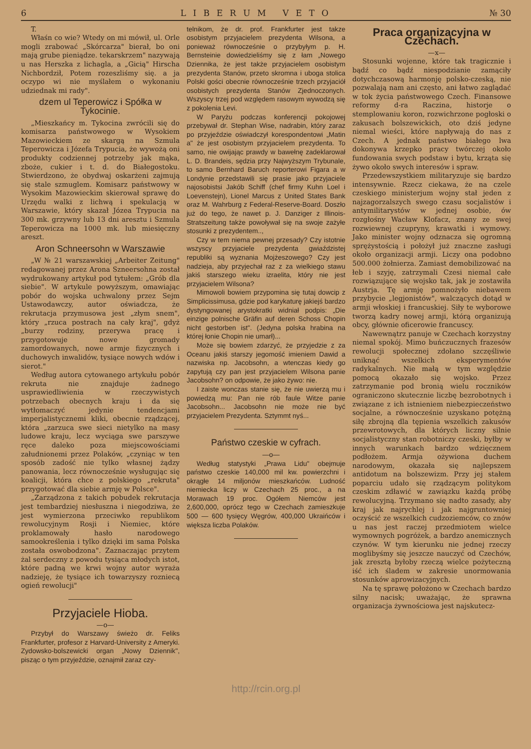6 LIBERUM VETO № 30
T.
Właśn co wie? Wtedy on mi mówił, ul. Orle mogli zrabować „Skórcarza" bierał, bo oni mają grube pieniądze. tekarskrzem" nazywają u nas Herszka z lichagla, a „Gicią" Hirscha Nichbordził, Potem rozeszliśmy się. a ja oczypo wi nie myślałem o wykonaniu udziednak mi rady".
dzem ul Teperowicz i Spółka w Tykocinie.
„Mieszkańcy m. Tykocina zwrócili się do komisarza państwowego w Wysokiem Mazowieckiem ze skargą na Szmula Teperowicza i Józefa Trypucia, że wywożą oni produkty codziennej potrzeby jak mąka, zboże, cukier i t. d. do Białegostoku. Stwierdzono, że obydwaj oskarżeni zajmują się stale szmuglem. Komisarz państwowy w Wysokim Mazowieckim skierował sprawę do Urzędu walki z lichwą i spekulacją w Warszawie, który skazał Józea Trypucia na 300 mk. grzywny lub 13 dni aresztu i Szmula Teperowicza na 1000 mk. lub miesięczny areszt.
Aron Schneersohn w Warszawie
„W № 21 warszawskiej „Arbeiter Zeitung" redagowanej przez Arona Szneersohna został wydrukowany artykuł pod tytułem: „Grób dla siebie". W artykule powyższym, omawiając pobór do wojska uchwalony przez Sejm Ustawodawczy, autor oświadcza, że rekrutacja przymusowa jest „złym snem", który „rzuca postrach na cały kraj", gdyż „burzy rodziny, przerywa pracę i przygotowuje nowe gromady zamordowanych, nowe armje fizycznych i duchowych inwalidów, tysiące nowych wdów i sierot."
Według autora cytowanego artykułu pobór rekruta nie znajduje żadnego usprawiedliwienia w rzeczywistych potrzebach obecnych kraju i da się wytłomaczyć jedynie tendencjami imperjalistycznemi kliki, obecnie rządzącej, która „zarzuca swe sieci nietylko na masy ludowe kraju, lecz wyciąga swe parszywe ręce daleko poza miejscowościami załudnionemi przez Polaków, „czyniąc w ten sposób zadość nie tylko własnej żądzy panowania, lecz równocześnie wysługując się koalicji, która chce z polskiego „rekruta" przygotować dla siebie armję w Polsce".
„Zarządzona z takich pobudek rekrutacja jest tembardziej niesłuszna i niegodziwa, że jest wymierzona przeciwko republikom rewolucyjnym Rosji i Niemiec, które proklamowały hasło narodowego samookreślenia i tylko dzięki im sama Polska została oswobodzona". Zaznaczając przytem żal serdeczny z powodu tysiąca młodych istot, które padną we krwi wojny autor wyraża nadzieję, że tysiące ich towarzyszy rozniecą ogień rewolucji"
Przyjaciele Hioba.
—o—
Przybył do Warszawy świeżo dr. Feliks Frankfurter, profesor z Harvard-University z Ameryki. Zydowsko-bolszewicki organ „Nowy Dziennik", pisząc o tym przyjeździe, oznajmił zaraz czy-
telnikom, że dr. prof. Frankfurter jest takze osobistym przyjacielem prezydenta Wilsona, a ponieważ równocześnie o przybyłym p. H. Bernsteinie dowiedzieliśmy się z łam „Nowego Dziennika, że jest także przyjacielem osobistym prezydenta Stanów, przeto skromna i uboga stolica Polski gości obecnie równocześnie trzech przyjaciół osobistych prezydenta Stanów Zjednoczonych. Wszyscy trzej pod względem rasowym wywodzą się z pokolenia Levi.
W Paryżu podczas konferencji pokojowej przebywał dr. Stephan Wise, nadrabin, który zaraz po przyjeździe oświadczył korespondentowi „Matin a" że jest osobistym przyjacielem prezydenta. To samo, nie owijając prawdy w bawełnę zadeklarował L. D. Brandeis, sędzia przy Najwyższym Trybunale, to samo Bernhard Baruch reporterowi Figara a w Londynie przedstawili się prasie jako przyjaciele najosobistsi Jakób Schiff (chef firmy Kuhn Loel i Loevenstejn), Lionel Marcus z United States Bank oraz M. Wahrburg z Federal-Reserve-Board. Doszło już do tego, że nawet p. J. Danziger z Illinois-Stratszeitung także powoływał się na swoje zażyłe stosunki z prezydentem..,
Czy w tem niema pewnej przesady? Czy istotnie wszyscy przyjaciele prezydenta gwiaździstej republiki są wyznania Mojżeszowego? Czy jest nadzieja, aby przyjechał raz z za wielkiego stawu jakiś starszego wieku izraelita, który nie jest przyjacielem Wilsona?
Mimowoli bowiem przypomina się tutaj dowcip z Simplicissimusa, gdzie pod karykaturę jakiejś bardzo dystyngowanej arystokratki widniał podpis: „Die einzige polnische Gräfin auf deren Schoss Chopin nicht gestorben ist". (Jedyna polska hrabina na której łonie Chopin nie umarł)...
Może się bowiem zdarzyć, że przyjedzie z za Oceanu jakiś starszy jegomość imieniem Dawid a nazwiska np. Jacobsohn, a wtenczas kiedy go zapytują czy pan jest przyjacielem Wilsona panie Jacobsohn? on odpowie, że jako żywo: nie.
I zaiste wonczas stanie się, że nie uwierzą mu i powiedzą mu: Pan nie rób faule Witze panie Jacobsohn... Jacobsohn nie może nie być przyjacielem Prezydenta. Sztymmt nyś...
Państwo czeskie w cyfrach.
—o—
Według statystyki „Prawa Lidu" obejmuje państwo czeskie 140,000 mil kw. powierzchni i okrągłe 14 miljonów mieszkańców. Ludność niemiecka liczy w Czechach 25 proc., a na Morawach 19 proc. Ogółem Niemców jest 2,600,000, oprócz tego w Czechach zamieszkuje 500 — 600 tysięcy Węgrów, 400,000 Ukraińców i większa liczba Polaków.
Praca organizacyjna w Czechach.
—x—
Stosunki wojenne, które tak tragicznie i bądź co bądź niespodzianie zamąciły dotychczasową harmonję polsko-czeską, nie pozwalają nam ani często, ani łatwo zaglądać w tok życia państwowego Czech. Finansowe reformy d-ra Raczina, historje o stemplowaniu koron, rozwichrzone pogłoski o zakusach bolszewickich, oto dziś jedyne niemal wieści, które napływają do nas z Czech. A jednak państwo białego lwa dokonywa krzepko pracy twórczej około fundowania swych podstaw i bytu, krząta się żywo około swych interesów i spraw.
Przedewszystkiem militaryzuje się bardzo intensywnie. Rzecz ciekawa, że na czele czeskiego ministerjum wojny stał jeden z najzagorzalszych swego czasu socjalistów i antymilitarystów w jednej osobie, ów rozgłośny Wacław Klofacz, znany ze swej rozwiewnej czupryny, krawatki i wymowy. Jako minister wojny odznacza się ogromną sprężystością i położył już znaczne zasługi około organizacji armji. Liczy ona podobno 500.000 żołnierza. Zamiast demobilizować na łeb i szyję, zatrzymali Czesi niemal całe rozwiązujące się wojsko tak, jak je zostawiła Austrja. Tę armję pomnożyło niebawem przybycie „legjonistów", walczących dotąd w armji włoskiej i francuskiej. Siły te wyborowe tworzą kadry nowej armji, którą organizują obcy, głównie oficerowie francuscy.
Nawewnątrz panuje w Czechach korzystny niemal spokój. Mimo buńczucznych frazesów rewolucji społecznej zdołano szczęśliwie uniknąć wszelkich eksperymentów radykalnych. Nie małą w tym względzie pomocą okazało się wojsko. Przez zatrzymanie pod bronią wielu roczników ograniczono skutecznie liczbę bezrobotnych i związane z ich istnieniem niebezpieczeństwo socjalne, a równocześnie uzyskano potężną siłę zbrojną dla tępienia wszelkich zakusów przewrotowych, dla których liczny silnie socjalistyczny stan robotniczy czeski, byłby w innych warunkach bardzo wdzięcznem podłożem. Armja ożywiona duchem narodowym, okazała się najlepszem antidotum na bolszewizm. Przy jej stałem poparciu udało się rządzącym politykom czeskim zdławić w zawiązku każdą próbę rewolucyjną. Trzymano się nadto zasady, aby kraj jak najrychlej i jak najgruntowniej oczyścić ze wszelkich cudzoziemców, co znów u nas jest raczej przedmiotem wielce wymownych pogróżek, a bardzo anemicznych czynów. W tym kierunku nie jednej rzeczy moglibyśmy się jeszcze nauczyć od Czechów, jak zresztą byłoby rzeczą wielce pożyteczną iść ich śladem w zakresie unormowania stosunków aprowizacyjnych.
Na tę sprawę położono w Czechach bardzo silny nacisk; uważając, że sprawna organizacja żywnościowa jest najskutecz-
http://rcin.org.pl